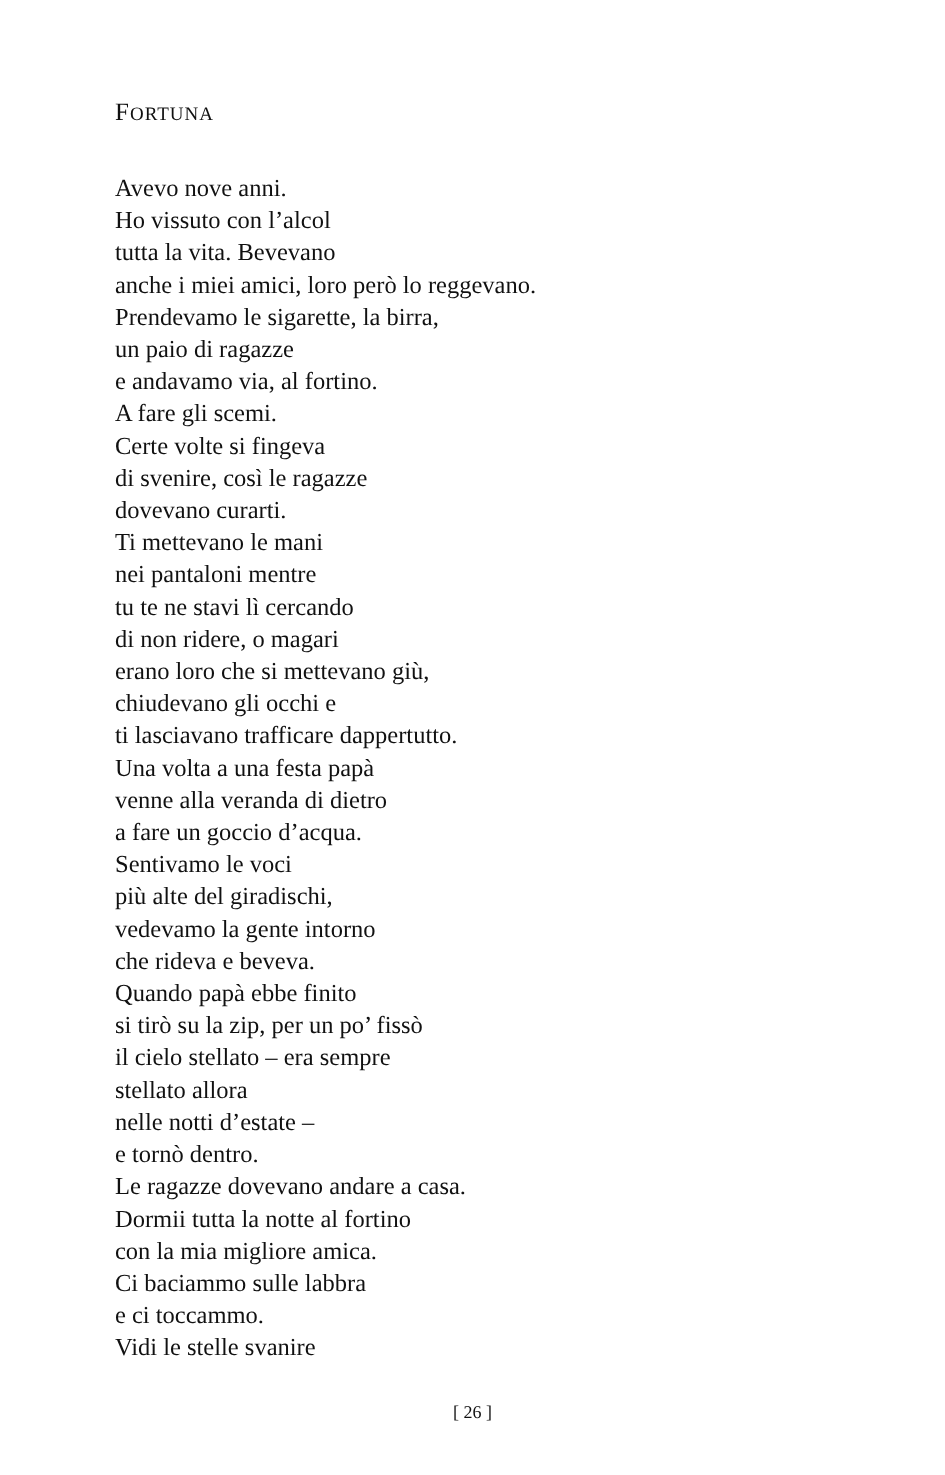FORTUNA
Avevo nove anni.
Ho vissuto con l’alcol
tutta la vita. Bevevano
anche i miei amici, loro però lo reggevano.
Prendevamo le sigarette, la birra,
un paio di ragazze
e andavamo via, al fortino.
A fare gli scemi.
Certe volte si fingeva
di svenire, così le ragazze
dovevano curarti.
Ti mettevano le mani
nei pantaloni mentre
tu te ne stavi lì cercando
di non ridere, o magari
erano loro che si mettevano giù,
chiudevano gli occhi e
ti lasciavano trafficare dappertutto.
Una volta a una festa papà
venne alla veranda di dietro
a fare un goccio d’acqua.
Sentivamo le voci
più alte del giradischi,
vedevamo la gente intorno
che rideva e beveva.
Quando papà ebbe finito
si tirò su la zip, per un po’ fissò
il cielo stellato – era sempre
stellato allora
nelle notti d’estate –
e tornò dentro.
Le ragazze dovevano andare a casa.
Dormii tutta la notte al fortino
con la mia migliore amica.
Ci baciammo sulle labbra
e ci toccammo.
Vidi le stelle svanire
[ 26 ]